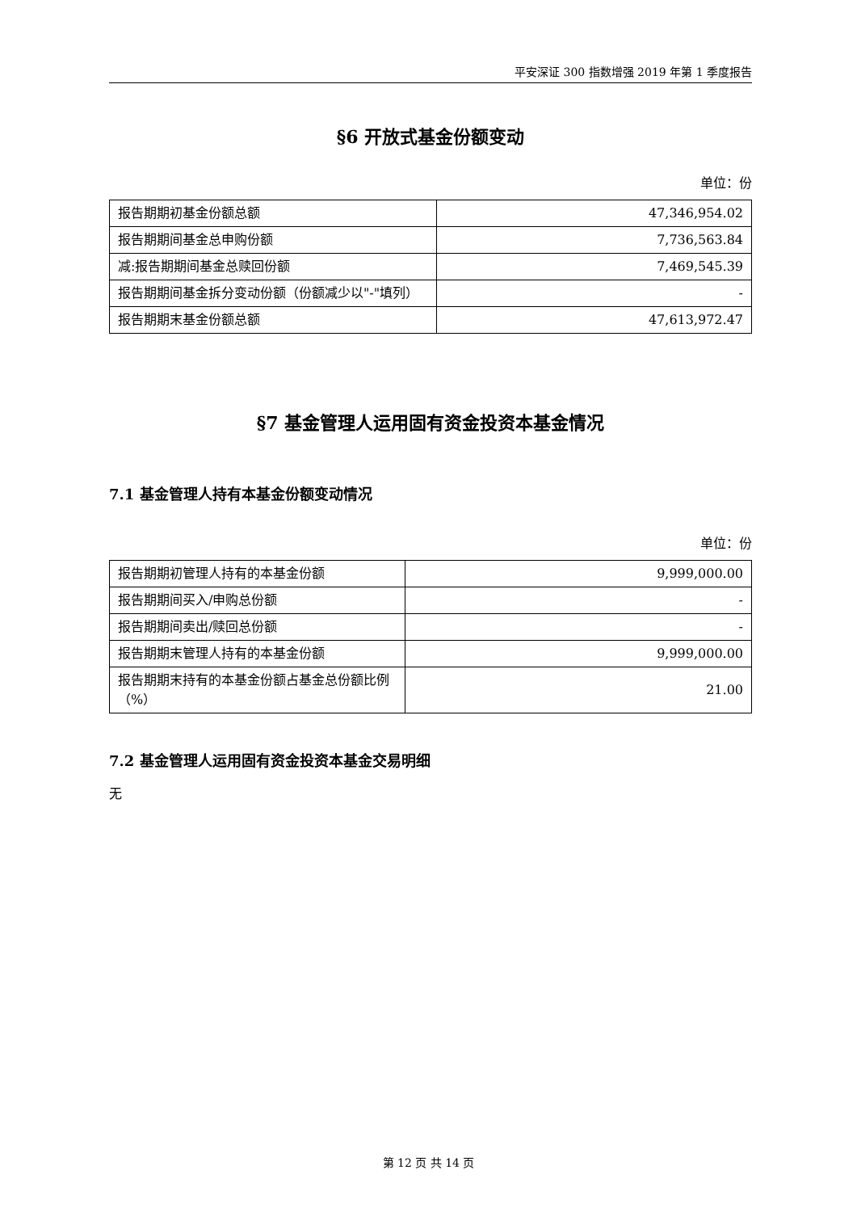平安深证 300 指数增强 2019 年第 1 季度报告
§6 开放式基金份额变动
单位：份
| 报告期期初基金份额总额 | 47,346,954.02 |
| 报告期期间基金总申购份额 | 7,736,563.84 |
| 减:报告期期间基金总赎回份额 | 7,469,545.39 |
| 报告期期间基金拆分变动份额（份额减少以"-"填列） | - |
| 报告期期末基金份额总额 | 47,613,972.47 |
§7 基金管理人运用固有资金投资本基金情况
7.1 基金管理人持有本基金份额变动情况
单位：份
| 报告期期初管理人持有的本基金份额 | 9,999,000.00 |
| 报告期期间买入/申购总份额 | - |
| 报告期期间卖出/赎回总份额 | - |
| 报告期期末管理人持有的本基金份额 | 9,999,000.00 |
| 报告期期末持有的本基金份额占基金总份额比例（%） | 21.00 |
7.2 基金管理人运用固有资金投资本基金交易明细
无
第 12 页 共 14 页